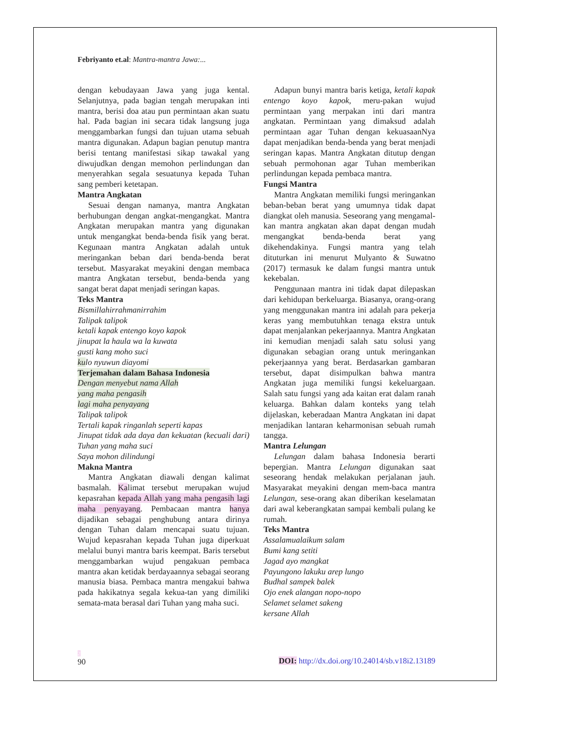Febriyanto et.al: Mantra-mantra Jawa:...
dengan kebudayaan Jawa yang juga kental. Selanjutnya, pada bagian tengah merupakan inti mantra, berisi doa atau pun permintaan akan suatu hal. Pada bagian ini secara tidak langsung juga menggambarkan fungsi dan tujuan utama sebuah mantra digunakan. Adapun bagian penutup mantra berisi tentang manifestasi sikap tawakal yang diwujudkan dengan memohon perlindungan dan menyerahkan segala sesuatunya kepada Tuhan sang pemberi ketetapan.
Mantra Angkatan
Sesuai dengan namanya, mantra Angkatan berhubungan dengan angkat-mengangkat. Mantra Angkatan merupakan mantra yang digunakan untuk mengangkat benda-benda fisik yang berat. Kegunaan mantra Angkatan adalah untuk meringankan beban dari benda-benda berat tersebut. Masyarakat meyakini dengan membaca mantra Angkatan tersebut, benda-benda yang sangat berat dapat menjadi seringan kapas.
Teks Mantra
Bismillahirrahmanirrahim
Talipak talipok
ketali kapak entengo koyo kapok
jinupat la haula wa la kuwata
gusti kang moho suci
kulo nyuwun diayomi
Terjemahan dalam Bahasa Indonesia
Dengan menyebut nama Allah
yang maha pengasih
lagi maha penyayang
Talipak talipok
Tertali kapak ringanlah seperti kapas
Jinupat tidak ada daya dan kekuatan (kecuali dari) Tuhan yang maha suci
Saya mohon dilindungi
Makna Mantra
Mantra Angkatan diawali dengan kalimat basmalah. Kalimat tersebut merupakan wujud kepasrahan kepada Allah yang maha pengasih lagi maha penyayang. Pembacaan mantra hanya dijadikan sebagai penghubung antara dirinya dengan Tuhan dalam mencapai suatu tujuan. Wujud kepasrahan kepada Tuhan juga diperkuat melalui bunyi mantra baris keempat. Baris tersebut menggambarkan wujud pengakuan pembaca mantra akan ketidak berdayaannya sebagai seorang manusia biasa. Pembaca mantra mengakui bahwa pada hakikatnya segala kekua-tan yang dimiliki semata-mata berasal dari Tuhan yang maha suci.
Adapun bunyi mantra baris ketiga, ketali kapak entengo koyo kapok, meru-pakan wujud permintaan yang merpakan inti dari mantra angkatan. Permintaan yang dimaksud adalah permintaan agar Tuhan dengan kekuasaanNya dapat menjadikan benda-benda yang berat menjadi seringan kapas. Mantra Angkatan ditutup dengan sebuah permohonan agar Tuhan memberikan perlindungan kepada pembaca mantra.
Fungsi Mantra
Mantra Angkatan memiliki fungsi meringankan beban-beban berat yang umumnya tidak dapat diangkat oleh manusia. Seseorang yang mengamal-kan mantra angkatan akan dapat dengan mudah mengangkat benda-benda berat yang dikehendakinya. Fungsi mantra yang telah dituturkan ini menurut Mulyanto & Suwatno (2017) termasuk ke dalam fungsi mantra untuk kekebalan.
Penggunaan mantra ini tidak dapat dilepaskan dari kehidupan berkeluarga. Biasanya, orang-orang yang menggunakan mantra ini adalah para pekerja keras yang membutuhkan tenaga ekstra untuk dapat menjalankan pekerjaannya. Mantra Angkatan ini kemudian menjadi salah satu solusi yang digunakan sebagian orang untuk meringankan pekerjaannya yang berat. Berdasarkan gambaran tersebut, dapat disimpulkan bahwa mantra Angkatan juga memiliki fungsi kekeluargaan. Salah satu fungsi yang ada kaitan erat dalam ranah keluarga. Bahkan dalam konteks yang telah dijelaskan, keberadaan Mantra Angkatan ini dapat menjadikan lantaran keharmonisan sebuah rumah tangga.
Mantra Lelungan
Lelungan dalam bahasa Indonesia berarti bepergian. Mantra Lelungan digunakan saat seseorang hendak melakukan perjalanan jauh. Masyarakat meyakini dengan mem-baca mantra Lelungan, sese-orang akan diberikan keselamatan dari awal keberangkatan sampai kembali pulang ke rumah.
Teks Mantra
Assalamualaikum salam
Bumi kang setiti
Jagad ayo mangkat
Payungono lakuku arep lungo
Budhal sampek balek
Ojo enek alangan nopo-nopo
Selamet selamet sakeng
kersane Allah
2
90
DOI: http://dx.doi.org/10.24014/sb.v18i2.13189